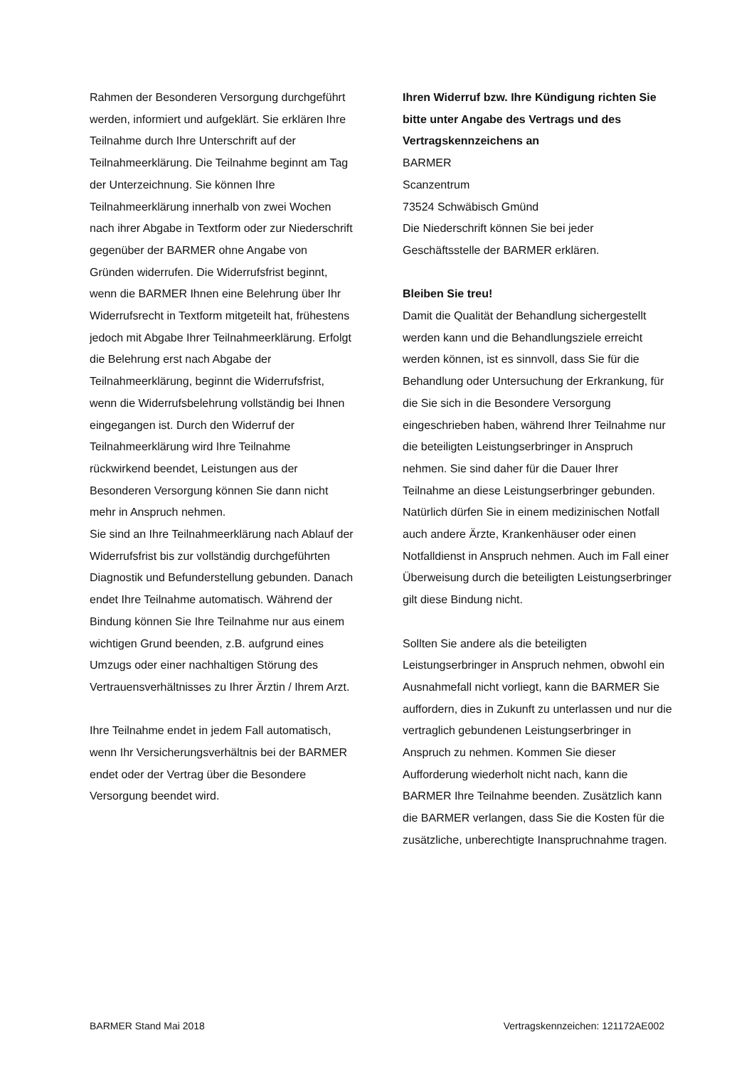Rahmen der Besonderen Versorgung durchgeführt werden, informiert und aufgeklärt. Sie erklären Ihre Teilnahme durch Ihre Unterschrift auf der Teilnahmeerklärung. Die Teilnahme beginnt am Tag der Unterzeichnung. Sie können Ihre Teilnahmeerklärung innerhalb von zwei Wochen nach ihrer Abgabe in Textform oder zur Niederschrift gegenüber der BARMER ohne Angabe von Gründen widerrufen. Die Widerrufsfrist beginnt, wenn die BARMER Ihnen eine Belehrung über Ihr Widerrufsrecht in Textform mitgeteilt hat, frühestens jedoch mit Abgabe Ihrer Teilnahmeerklärung. Erfolgt die Belehrung erst nach Abgabe der Teilnahmeerklärung, beginnt die Widerrufsfrist, wenn die Widerrufsbelehrung vollständig bei Ihnen eingegangen ist. Durch den Widerruf der Teilnahmeerklärung wird Ihre Teilnahme rückwirkend beendet, Leistungen aus der Besonderen Versorgung können Sie dann nicht mehr in Anspruch nehmen.
Sie sind an Ihre Teilnahmeerklärung nach Ablauf der Widerrufsfrist bis zur vollständig durchgeführten Diagnostik und Befunderstellung gebunden. Danach endet Ihre Teilnahme automatisch. Während der Bindung können Sie Ihre Teilnahme nur aus einem wichtigen Grund beenden, z.B. aufgrund eines Umzugs oder einer nachhaltigen Störung des Vertrauensverhältnisses zu Ihrer Ärztin / Ihrem Arzt.
Ihre Teilnahme endet in jedem Fall automatisch, wenn Ihr Versicherungsverhältnis bei der BARMER endet oder der Vertrag über die Besondere Versorgung beendet wird.
Ihren Widerruf bzw. Ihre Kündigung richten Sie bitte unter Angabe des Vertrags und des Vertragskennzeichens an
BARMER
Scanzentrum
73524 Schwäbisch Gmünd
Die Niederschrift können Sie bei jeder Geschäftsstelle der BARMER erklären.
Bleiben Sie treu!
Damit die Qualität der Behandlung sichergestellt werden kann und die Behandlungsziele erreicht werden können, ist es sinnvoll, dass Sie für die Behandlung oder Untersuchung der Erkrankung, für die Sie sich in die Besondere Versorgung eingeschrieben haben, während Ihrer Teilnahme nur die beteiligten Leistungserbringer in Anspruch nehmen. Sie sind daher für die Dauer Ihrer Teilnahme an diese Leistungserbringer gebunden. Natürlich dürfen Sie in einem medizinischen Notfall auch andere Ärzte, Krankenhäuser oder einen Notfalldienst in Anspruch nehmen. Auch im Fall einer Überweisung durch die beteiligten Leistungserbringer gilt diese Bindung nicht.
Sollten Sie andere als die beteiligten Leistungserbringer in Anspruch nehmen, obwohl ein Ausnahmefall nicht vorliegt, kann die BARMER Sie auffordern, dies in Zukunft zu unterlassen und nur die vertraglich gebundenen Leistungserbringer in Anspruch zu nehmen. Kommen Sie dieser Aufforderung wiederholt nicht nach, kann die BARMER Ihre Teilnahme beenden. Zusätzlich kann die BARMER verlangen, dass Sie die Kosten für die zusätzliche, unberechtigte Inanspruchnahme tragen.
BARMER Stand Mai 2018 Vertragskennzeichen: 121172AE002